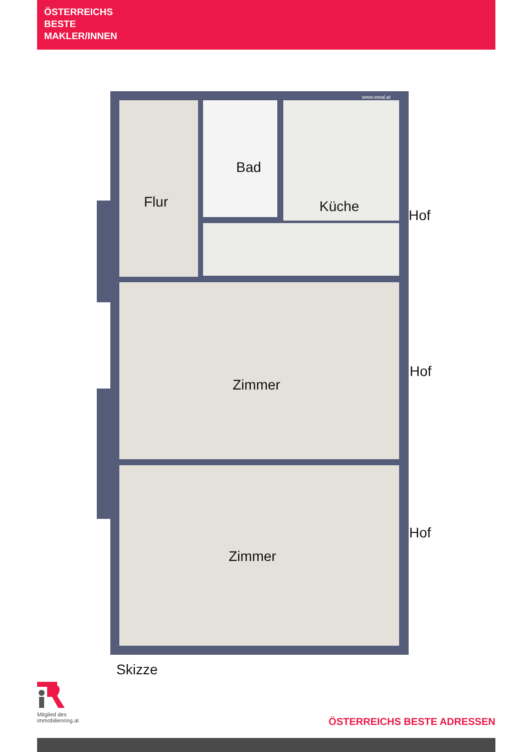ÖSTERREICHS
BESTE
MAKLER/INNEN
Flur
Bad
Küche
Hof
Zimmer
Hof
Zimmer
Hof
www.sreal.at
Skizze
Mitglied des
immobilienring.at
ÖSTERREICHS BESTE ADRESSEN